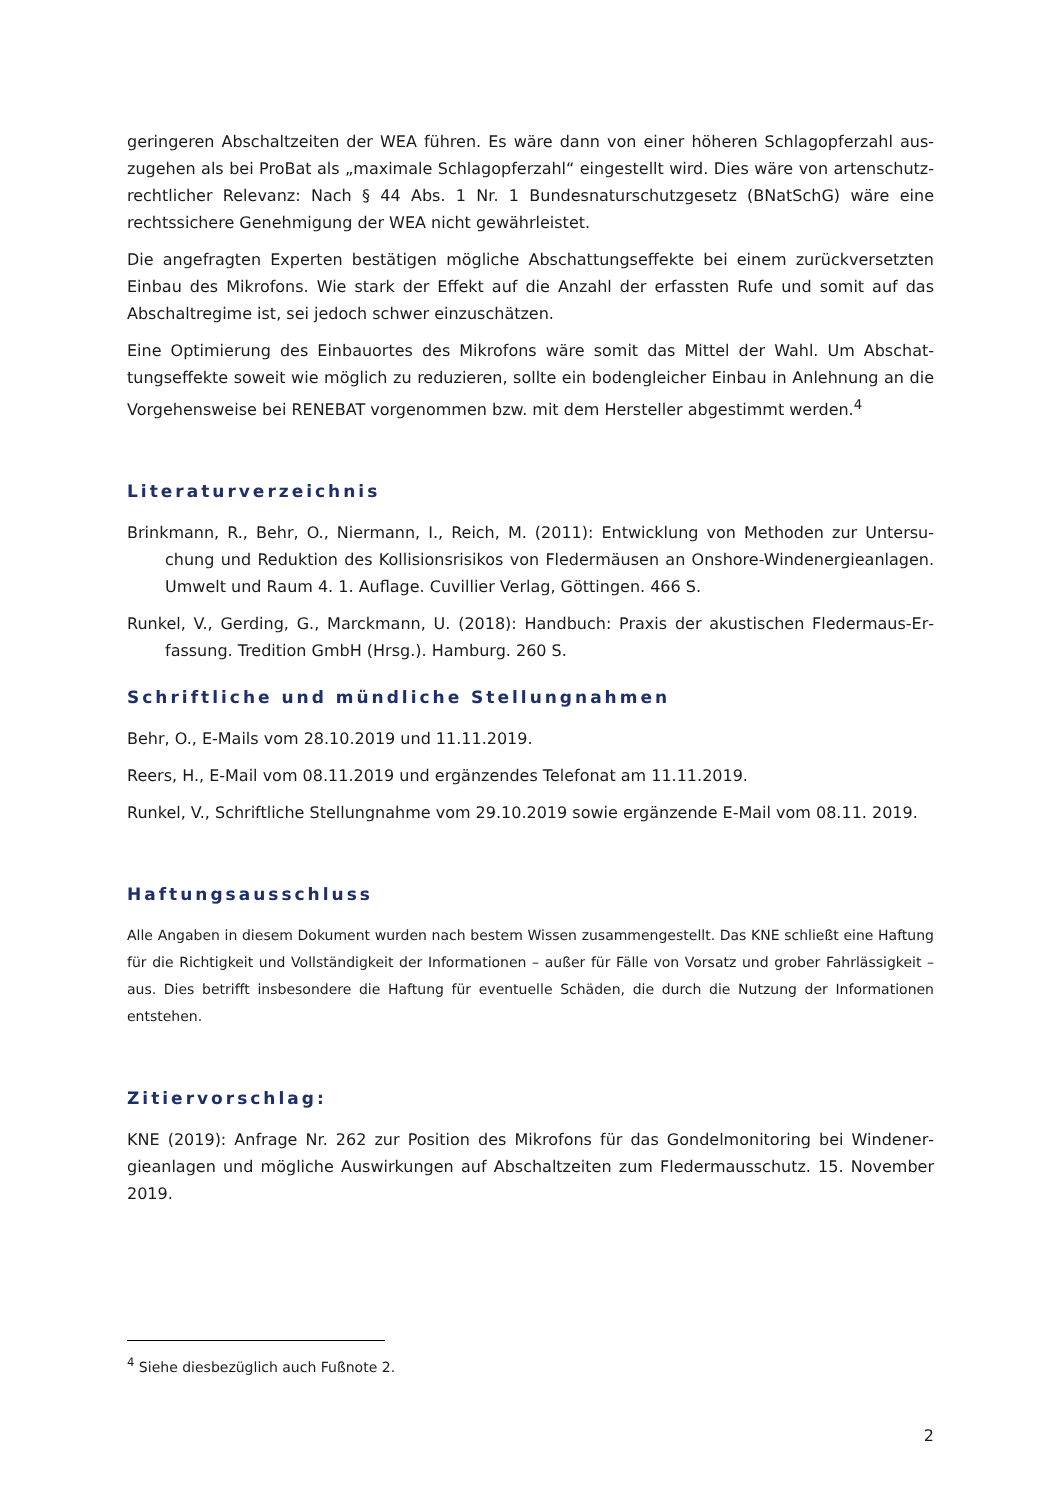geringeren Abschaltzeiten der WEA führen. Es wäre dann von einer höheren Schlagopferzahl aus­zugehen als bei ProBat als „maximale Schlagopferzahl“ eingestellt wird. Dies wäre von artenschutz­rechtlicher Relevanz: Nach § 44 Abs. 1 Nr. 1 Bundesnaturschutzgesetz (BNatSchG) wäre eine rechtssichere Genehmigung der WEA nicht gewährleistet.
Die angefragten Experten bestätigen mögliche Abschattungseffekte bei einem zurückversetzten Einbau des Mikrofons. Wie stark der Effekt auf die Anzahl der erfassten Rufe und somit auf das Abschaltregime ist, sei jedoch schwer einzuschätzen.
Eine Optimierung des Einbauortes des Mikrofons wäre somit das Mittel der Wahl. Um Abschat­tungseffekte soweit wie möglich zu reduzieren, sollte ein bodengleicher Einbau in Anlehnung an die Vorgehensweise bei RENEBAT vorgenommen bzw. mit dem Hersteller abgestimmt werden.<sup>4</sup>
Literaturverzeichnis
Brinkmann, R., Behr, O., Niermann, I., Reich, M. (2011): Entwicklung von Methoden zur Untersu­chung und Reduktion des Kollisionsrisikos von Fledermäusen an Onshore-Windenergieanla­gen. Umwelt und Raum 4. 1. Auflage. Cuvillier Verlag, Göttingen. 466 S.
Runkel, V., Gerding, G., Marckmann, U. (2018): Handbuch: Praxis der akustischen Fledermaus-Er­fassung. Tredition GmbH (Hrsg.). Hamburg. 260 S.
Schriftliche und mündliche Stellungnahmen
Behr, O., E-Mails vom 28.10.2019 und 11.11.2019.
Reers, H., E-Mail vom 08.11.2019 und ergänzendes Telefonat am 11.11.2019.
Runkel, V., Schriftliche Stellungnahme vom 29.10.2019 sowie ergänzende E-Mail vom 08.11. 2019.
Haftungsausschluss
Alle Angaben in diesem Dokument wurden nach bestem Wissen zusammengestellt. Das KNE schließt eine Haftung für die Richtigkeit und Vollständigkeit der Informationen – außer für Fälle von Vorsatz und grober Fahrlässigkeit – aus. Dies betrifft insbesondere die Haftung für eventuelle Schäden, die durch die Nutzung der Informationen entstehen.
Zitiervorschlag:
KNE (2019): Anfrage Nr. 262 zur Position des Mikrofons für das Gondelmonitoring bei Windener­gieanlagen und mögliche Auswirkungen auf Abschaltzeiten zum Fledermausschutz. 15. November 2019.
<sup>4</sup> Siehe diesbezüglich auch Fußnote 2.
2